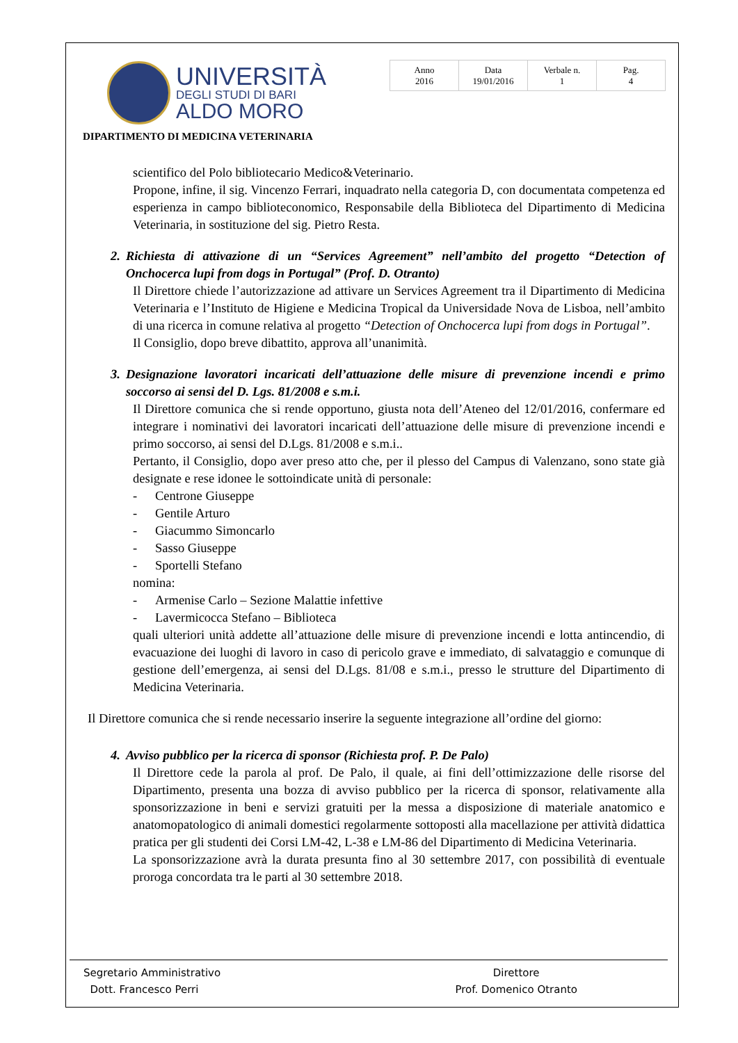UNIVERSITÀ
DEGLI STUDI DI BARI
ALDO MORO
| Anno 2016 | Data 19/01/2016 | Verbale n. 1 | Pag. 4 |
DIPARTIMENTO DI MEDICINA VETERINARIA
scientifico del Polo bibliotecario Medico&Veterinario.
Propone, infine, il sig. Vincenzo Ferrari, inquadrato nella categoria D, con documentata competenza ed esperienza in campo biblioteconomico, Responsabile della Biblioteca del Dipartimento di Medicina Veterinaria, in sostituzione del sig. Pietro Resta.
2. Richiesta di attivazione di un “Services Agreement” nell’ambito del progetto “Detection of Onchocerca lupi from dogs in Portugal” (Prof. D. Otranto)
Il Direttore chiede l’autorizzazione ad attivare un Services Agreement tra il Dipartimento di Medicina Veterinaria e l’Instituto de Higiene e Medicina Tropical da Universidade Nova de Lisboa, nell’ambito di una ricerca in comune relativa al progetto “Detection of Onchocerca lupi from dogs in Portugal”.
Il Consiglio, dopo breve dibattito, approva all’unanimità.
3. Designazione lavoratori incaricati dell’attuazione delle misure di prevenzione incendi e primo soccorso ai sensi del D. Lgs. 81/2008 e s.m.i.
Il Direttore comunica che si rende opportuno, giusta nota dell’Ateneo del 12/01/2016, confermare ed integrare i nominativi dei lavoratori incaricati dell’attuazione delle misure di prevenzione incendi e primo soccorso, ai sensi del D.Lgs. 81/2008 e s.m.i..
Pertanto, il Consiglio, dopo aver preso atto che, per il plesso del Campus di Valenzano, sono state già designate e rese idonee le sottoindicate unità di personale:
- Centrone Giuseppe
- Gentile Arturo
- Giacummo Simoncarlo
- Sasso Giuseppe
- Sportelli Stefano
nomina:
- Armenise Carlo – Sezione Malattie infettive
- Lavermicocca Stefano – Biblioteca
quali ulteriori unità addette all’attuazione delle misure di prevenzione incendi e lotta antincendio, di evacuazione dei luoghi di lavoro in caso di pericolo grave e immediato, di salvataggio e comunque di gestione dell’emergenza, ai sensi del D.Lgs. 81/08 e s.m.i., presso le strutture del Dipartimento di Medicina Veterinaria.
Il Direttore comunica che si rende necessario inserire la seguente integrazione all’ordine del giorno:
4. Avviso pubblico per la ricerca di sponsor (Richiesta prof. P. De Palo)
Il Direttore cede la parola al prof. De Palo, il quale, ai fini dell’ottimizzazione delle risorse del Dipartimento, presenta una bozza di avviso pubblico per la ricerca di sponsor, relativamente alla sponsorizzazione in beni e servizi gratuiti per la messa a disposizione di materiale anatomico e anatomopatologico di animali domestici regolarmente sottoposti alla macellazione per attività didattica pratica per gli studenti dei Corsi LM-42, L-38 e LM-86 del Dipartimento di Medicina Veterinaria.
La sponsorizzazione avrà la durata presunta fino al 30 settembre 2017, con possibilità di eventuale proroga concordata tra le parti al 30 settembre 2018.
Segretario Amministrativo
Dott. Francesco Perri
Direttore
Prof. Domenico Otranto